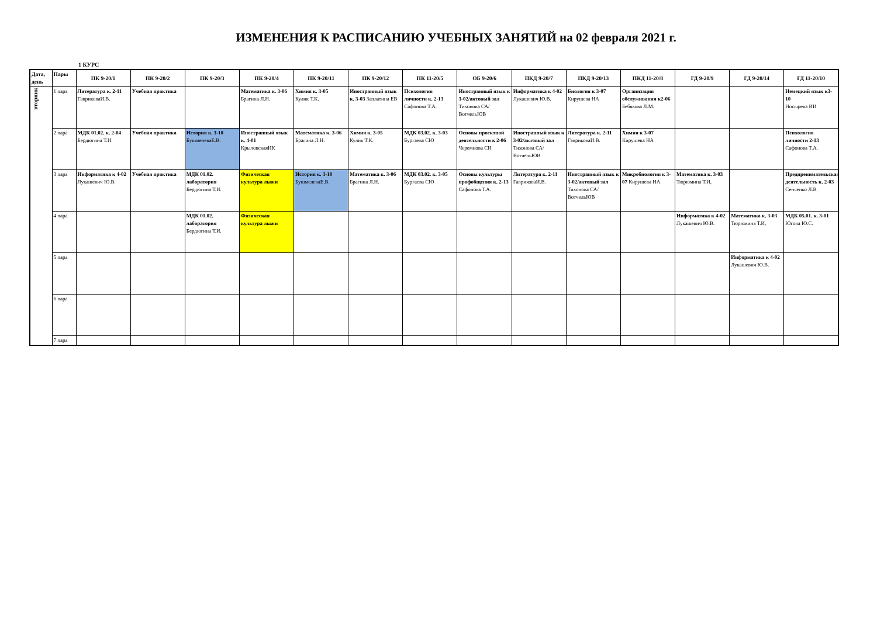ИЗМЕНЕНИЯ К РАСПИСАНИЮ УЧЕБНЫХ ЗАНЯТИЙ на 02 февраля 2021 г.
1 КУРС
| Дата, день | Пары | ПК 9-20/1 | ПК 9-20/2 | ПК 9-20/3 | ПК 9-20/4 | ПК 9-20/11 | ПК 9-20/12 | ПК 11-20/5 | ОБ 9-20/6 | ПКД 9-20/7 | ПКД 9-20/13 | ПКД 11-20/8 | ГД 9-20/9 | ГД 9-20/14 | ГД 11-20/10 |
| --- | --- | --- | --- | --- | --- | --- | --- | --- | --- | --- | --- | --- | --- | --- | --- |
| вторник | 1 пара | Литература к. 2-11 ГавриковаИ.В. | Учебная практика | | Математика к. 3-06 Брагина Л.Н. | Химия к. 3-05 Кулик Т.К. | Иностранный язык к. 3-03 Заплатина ЕВ | Психология личности к. 2-13 Сафонова Т.А. | Иностранный язык к 3-02/актовый зал Тихонова СА/ ВотчельЮВ | Информатика к 4-02 Лукашевич Ю.В. | Биология к 3-07 Кирушева НА | Организация обслуживания к2-06 Бебякова Л.М. | | | Немецкий язык к3-10 Носырева ИИ |
| | 2 пара | МДК 01.02. к. 2-04 Бердюгина Т.И. | Учебная практика | История к. 3-10 БушмелеваЕ.В. | Иностранный язык к. 4-01 КрыловскаяИК | Математика к. 3-06 Брагина Л.Н. | Химия к. 3-05 Кулик Т.К. | МДК 03.02. к. 3-03 Бургаева СЮ | Основы проектной деятельности к 2-06 Черемнова СИ | Иностранный язык к 3-02/актовый зал Тихонова СА/ ВотчельЮВ | Литература к. 2-11 ГавриковаИ.В. | Химия к 3-07 Кирушева НА | | | Психология личности 2-13 Сафонова Т.А. |
| | 3 пара | Информатика к 4-02 Лукашевич Ю.В. | Учебная практика | МДК 01.02. лаборатория Бердюгина Т.И. | Физическая культура лыжи | История к. 3-10 БушмелеваЕ.В. | Математика к. 3-06 Брагина Л.Н. | МДК 03.02. к. 3-05 Бургаева СЮ | Основы культуры профобщения к. 2-13 Сафонова Т.А. | Литература к. 2-11 ГавриковаИ.В. | Иностранный язык к 3-02/актовый зал Тихонова СА/ ВотчельЮВ | Микробиология к 3-07 Кирушева НА | Математика к. 3-03 Тюрюмина Т.И, | | Предпренимательская деятельность к. 2-03 Сенченко Л.В. |
| | 4 пара | | | МДК 01.02. лаборатория Бердюгина Т.И. | Физическая культура лыжи | | | | | | | | Информатика к 4-02 Лукашевич Ю.В. | Математика к. 3-03 Тюрюмина Т.И, | МДК 05.01. к. 3-01 Югова Ю.С. |
| | 5 пара | | | | | | | | | | | | | Информатика к 4-02 Лукашевич Ю.В. | |
| | 6 пара | | | | | | | | | | | | | | |
| | 7 пара | | | | | | | | | | | | | | |